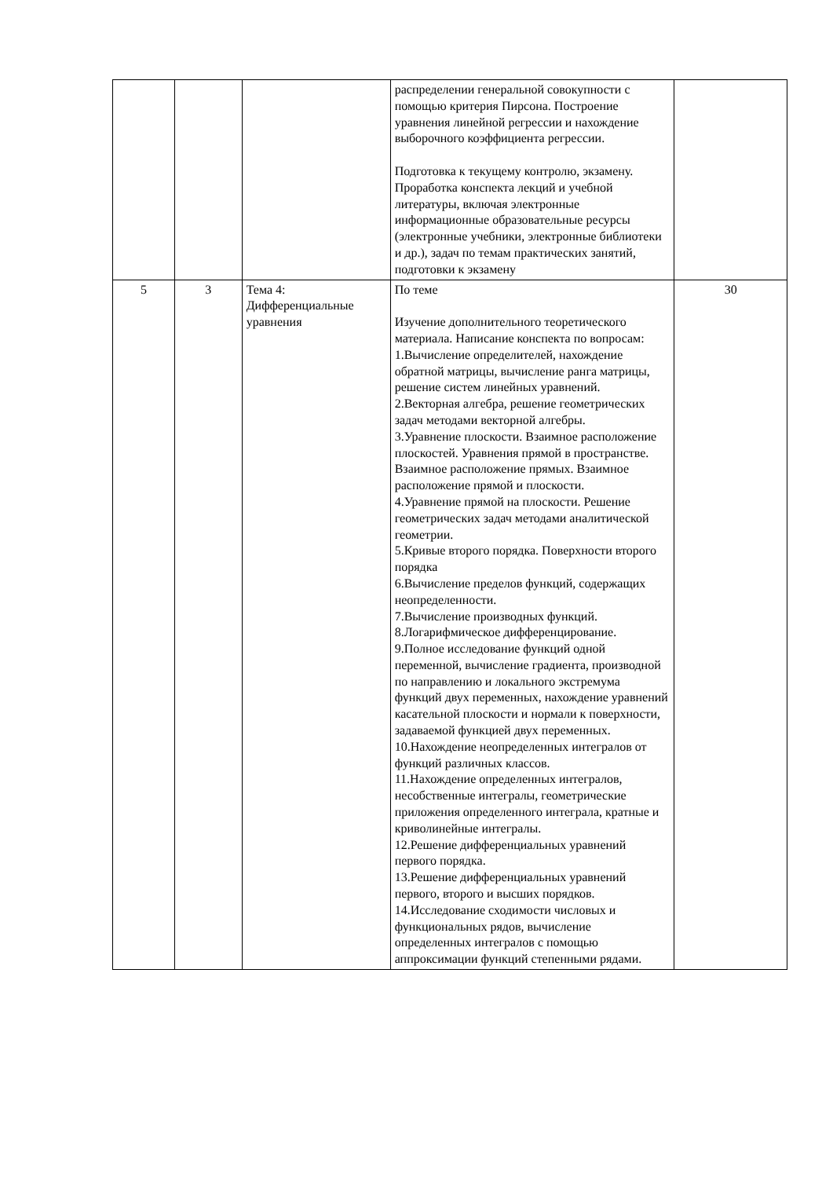| | | | распределении генеральной совокупности с помощью критерия Пирсона. Построение уравнения линейной регрессии и нахождение выборочного коэффициента регрессии. Подготовка к текущему контролю, экзамену. Проработка конспекта лекций и учебной литературы, включая электронные информационные образовательные ресурсы (электронные учебники, электронные библиотеки и др.), задач по темам практических занятий, подготовки к экзамену | |
| 5 | 3 | Тема 4: Дифференциальные уравнения | По теме Изучение дополнительного теоретического материала. Написание конспекта по вопросам: 1.Вычисление определителей, нахождение обратной матрицы, вычисление ранга матрицы, решение систем линейных уравнений. 2.Векторная алгебра, решение геометрических задач методами векторной алгебры. 3.Уравнение плоскости. Взаимное расположение плоскостей. Уравнения прямой в пространстве. Взаимное расположение прямых. Взаимное расположение прямой и плоскости. 4.Уравнение прямой на плоскости. Решение геометрических задач методами аналитической геометрии. 5.Кривые второго порядка. Поверхности второго порядка 6.Вычисление пределов функций, содержащих неопределенности. 7.Вычисление производных функций. 8.Логарифмическое дифференцирование. 9.Полное исследование функций одной переменной, вычисление градиента, производной по направлению и локального экстремума функций двух переменных, нахождение уравнений касательной плоскости и нормали к поверхности, задаваемой функцией двух переменных. 10.Нахождение неопределенных интегралов от функций различных классов. 11.Нахождение определенных интегралов, несобственные интегралы, геометрические приложения определенного интеграла, кратные и криволинейные интегралы. 12.Решение дифференциальных уравнений первого порядка. 13.Решение дифференциальных уравнений первого, второго и высших порядков. 14.Исследование сходимости числовых и функциональных рядов, вычисление определенных интегралов с помощью аппроксимации функций степенными рядами. | 30 |